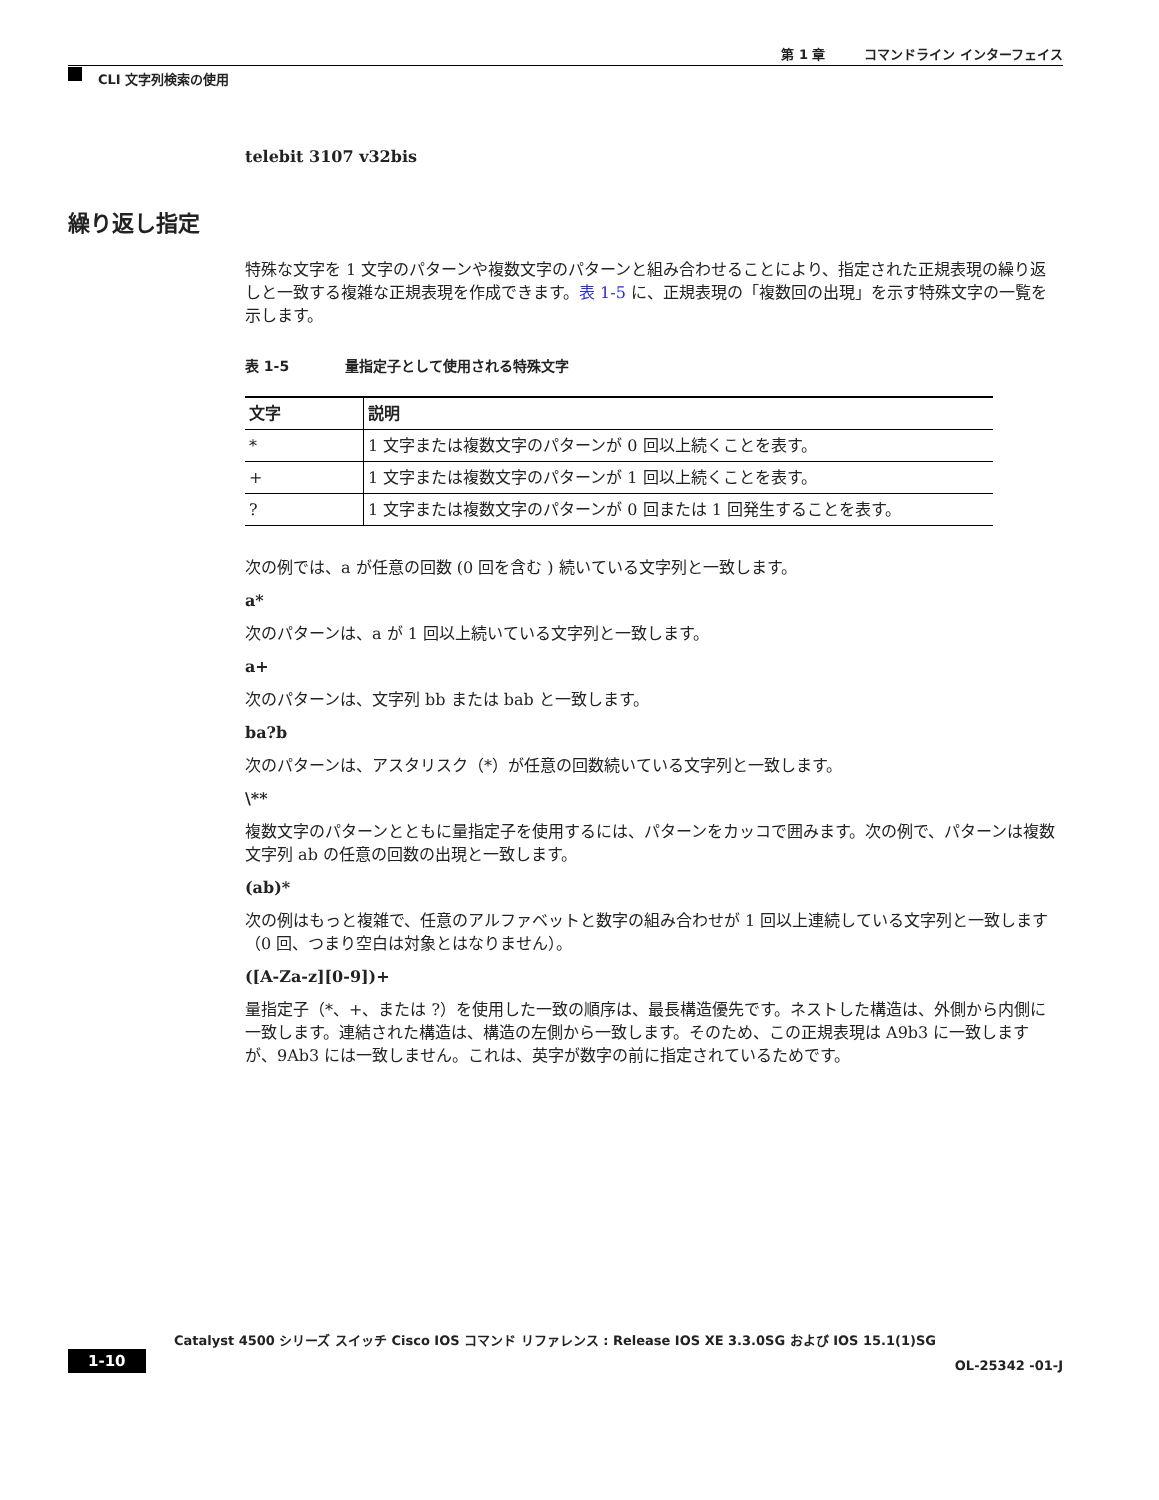第 1 章　　　コマンドライン インターフェイス
CLI 文字列検索の使用
繰り返し指定
telebit 3107 v32bis
特殊な文字を 1 文字のパターンや複数文字のパターンと組み合わせることにより、指定された正規表現の繰り返しと一致する複雑な正規表現を作成できます。表 1-5 に、正規表現の「複数回の出現」を示す特殊文字の一覧を示します。
表 1-5　　　　量指定子として使用される特殊文字
| 文字 | 説明 |
| --- | --- |
| * | 1 文字または複数文字のパターンが 0 回以上続くことを表す。 |
| + | 1 文字または複数文字のパターンが 1 回以上続くことを表す。 |
| ? | 1 文字または複数文字のパターンが 0 回または 1 回発生することを表す。 |
次の例では、a が任意の回数 (0 回を含む ) 続いている文字列と一致します。
a*
次のパターンは、a が 1 回以上続いている文字列と一致します。
a+
次のパターンは、文字列 bb または bab と一致します。
ba?b
次のパターンは、アスタリスク（*）が任意の回数続いている文字列と一致します。
\**
複数文字のパターンとともに量指定子を使用するには、パターンをカッコで囲みます。次の例で、パターンは複数文字列 ab の任意の回数の出現と一致します。
(ab)*
次の例はもっと複雑で、任意のアルファベットと数字の組み合わせが 1 回以上連続している文字列と一致します（0 回、つまり空白は対象とはなりません）。
([A-Za-z][0-9])+
量指定子（*、+、または ?）を使用した一致の順序は、最長構造優先です。ネストした構造は、外側から内側に一致します。連結された構造は、構造の左側から一致します。そのため、この正規表現は A9b3 に一致しますが、9Ab3 には一致しません。これは、英字が数字の前に指定されているためです。
Catalyst 4500 シリーズ スイッチ Cisco IOS コマンド リファレンス : Release IOS XE 3.3.0SG および IOS 15.1(1)SG
1-10 OL-25342 -01-J